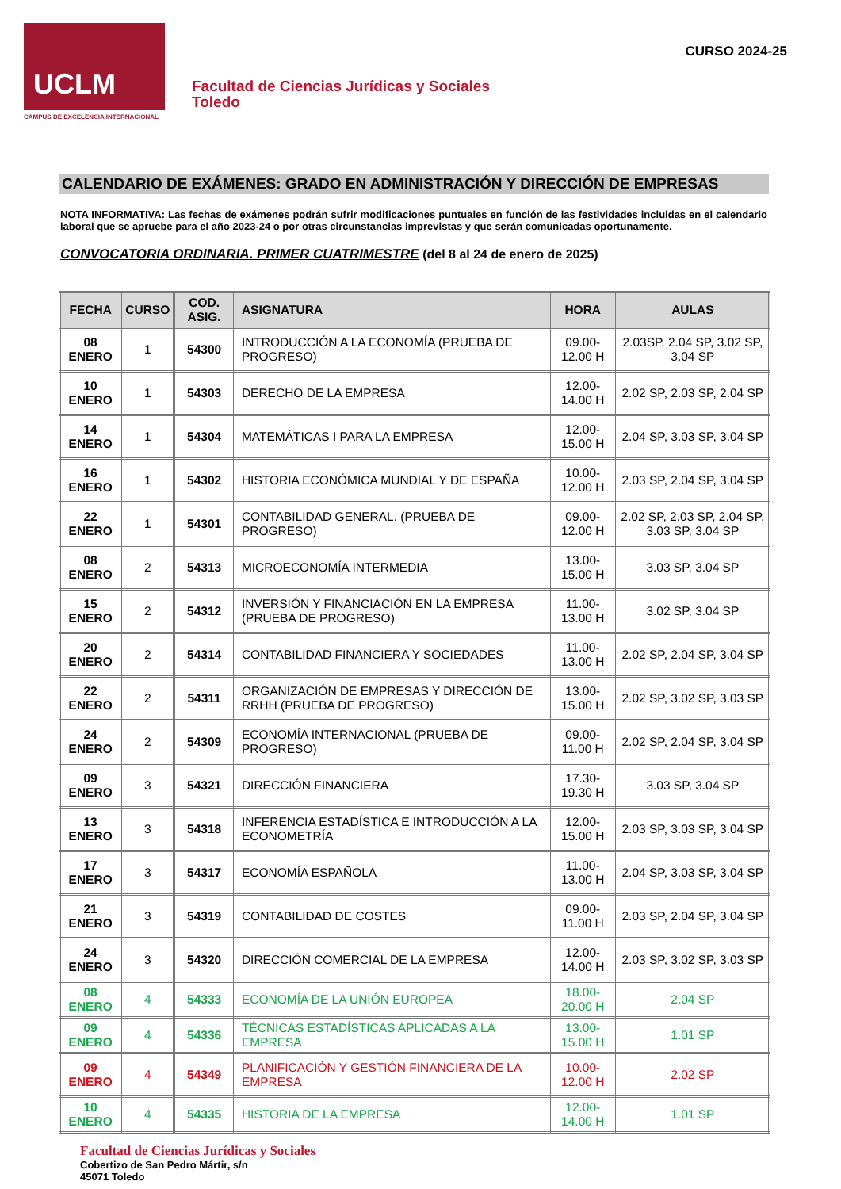UCLM
CAMPUS DE EXCELENCIA INTERNACIONAL
Facultad de Ciencias Jurídicas y Sociales
Toledo
CURSO 2024-25
CALENDARIO DE EXÁMENES: GRADO EN ADMINISTRACIÓN Y DIRECCIÓN DE EMPRESAS
NOTA INFORMATIVA: Las fechas de exámenes podrán sufrir modificaciones puntuales en función de las festividades incluidas en el calendario laboral que se apruebe para el año 2023-24 o por otras circunstancias imprevistas y que serán comunicadas oportunamente.
CONVOCATORIA ORDINARIA. PRIMER CUATRIMESTRE (del 8 al 24 de enero de 2025)
| FECHA | CURSO | COD. ASIG. | ASIGNATURA | HORA | AULAS |
| --- | --- | --- | --- | --- | --- |
| 08 ENERO | 1 | 54300 | INTRODUCCIÓN A LA ECONOMÍA (PRUEBA DE PROGRESO) | 09.00-12.00 H | 2.03SP, 2.04 SP, 3.02 SP, 3.04 SP |
| 10 ENERO | 1 | 54303 | DERECHO DE LA EMPRESA | 12.00-14.00 H | 2.02 SP, 2.03 SP, 2.04 SP |
| 14 ENERO | 1 | 54304 | MATEMÁTICAS I PARA LA EMPRESA | 12.00-15.00 H | 2.04 SP, 3.03 SP, 3.04 SP |
| 16 ENERO | 1 | 54302 | HISTORIA ECONÓMICA MUNDIAL Y DE ESPAÑA | 10.00-12.00 H | 2.03 SP, 2.04 SP, 3.04 SP |
| 22 ENERO | 1 | 54301 | CONTABILIDAD GENERAL. (PRUEBA DE PROGRESO) | 09.00-12.00 H | 2.02 SP, 2.03 SP, 2.04 SP, 3.03 SP, 3.04 SP |
| 08 ENERO | 2 | 54313 | MICROECONOMÍA INTERMEDIA | 13.00-15.00 H | 3.03 SP, 3.04 SP |
| 15 ENERO | 2 | 54312 | INVERSIÓN Y FINANCIACIÓN EN LA EMPRESA (PRUEBA DE PROGRESO) | 11.00-13.00 H | 3.02 SP, 3.04 SP |
| 20 ENERO | 2 | 54314 | CONTABILIDAD FINANCIERA Y SOCIEDADES | 11.00-13.00 H | 2.02 SP, 2.04 SP, 3.04 SP |
| 22 ENERO | 2 | 54311 | ORGANIZACIÓN DE EMPRESAS Y DIRECCIÓN DE RRHH (PRUEBA DE PROGRESO) | 13.00-15.00 H | 2.02 SP, 3.02 SP, 3.03 SP |
| 24 ENERO | 2 | 54309 | ECONOMÍA INTERNACIONAL (PRUEBA DE PROGRESO) | 09.00-11.00 H | 2.02 SP, 2.04 SP, 3.04 SP |
| 09 ENERO | 3 | 54321 | DIRECCIÓN FINANCIERA | 17.30-19.30 H | 3.03 SP, 3.04 SP |
| 13 ENERO | 3 | 54318 | INFERENCIA ESTADÍSTICA E INTRODUCCIÓN A LA ECONOMETRÍA | 12.00-15.00 H | 2.03 SP, 3.03 SP, 3.04 SP |
| 17 ENERO | 3 | 54317 | ECONOMÍA ESPAÑOLA | 11.00-13.00 H | 2.04 SP, 3.03 SP, 3.04 SP |
| 21 ENERO | 3 | 54319 | CONTABILIDAD DE COSTES | 09.00-11.00 H | 2.03 SP, 2.04 SP, 3.04 SP |
| 24 ENERO | 3 | 54320 | DIRECCIÓN COMERCIAL DE LA EMPRESA | 12.00-14.00 H | 2.03 SP, 3.02 SP, 3.03 SP |
| 08 ENERO | 4 | 54333 | ECONOMÍA DE LA UNIÓN EUROPEA | 18.00-20.00 H | 2.04 SP |
| 09 ENERO | 4 | 54336 | TÉCNICAS ESTADÍSTICAS APLICADAS A LA EMPRESA | 13.00-15.00 H | 1.01 SP |
| 09 ENERO | 4 | 54349 | PLANIFICACIÓN Y GESTIÓN FINANCIERA DE LA EMPRESA | 10.00-12.00 H | 2.02 SP |
| 10 ENERO | 4 | 54335 | HISTORIA DE LA EMPRESA | 12.00-14.00 H | 1.01 SP |
Facultad de Ciencias Jurídicas y Sociales
Cobertizo de San Pedro Mártir, s/n
45071 Toledo